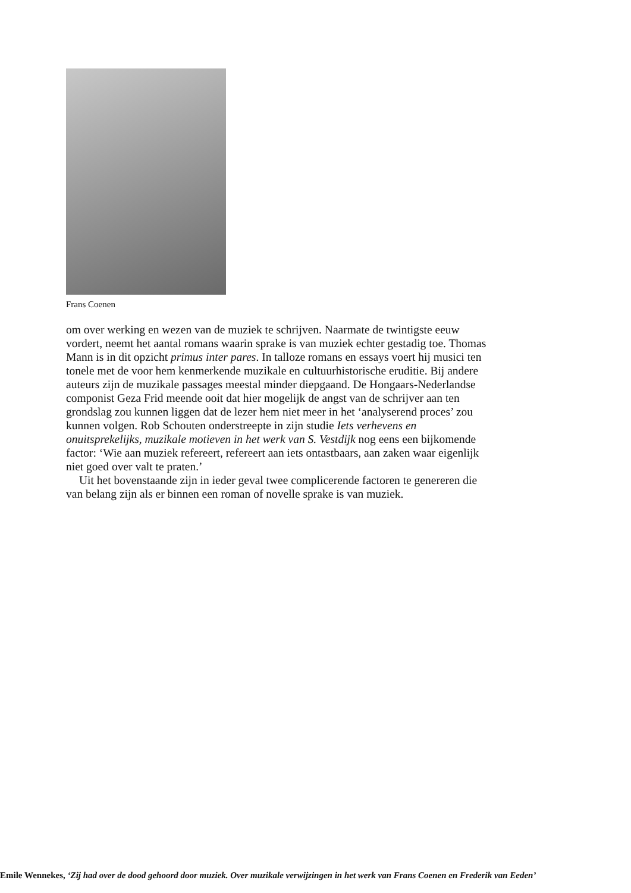Frans Coenen
om over werking en wezen van de muziek te schrijven. Naarmate de twintigste eeuw vordert, neemt het aantal romans waarin sprake is van muziek echter gestadig toe. Thomas Mann is in dit opzicht primus inter pares. In talloze romans en essays voert hij musici ten tonele met de voor hem kenmerkende muzikale en cultuurhistorische eruditie. Bij andere auteurs zijn de muzikale passages meestal minder diepgaand. De Hongaars-Nederlandse componist Geza Frid meende ooit dat hier mogelijk de angst van de schrijver aan ten grondslag zou kunnen liggen dat de lezer hem niet meer in het ‘analyserend proces’ zou kunnen volgen. Rob Schouten onderstreepte in zijn studie Iets verhevens en onuitsprekelijks, muzikale motieven in het werk van S. Vestdijk nog eens een bijkomende factor: ‘Wie aan muziek refereert, refereert aan iets ontastbaars, aan zaken waar eigenlijk niet goed over valt te praten.’
Uit het bovenstaande zijn in ieder geval twee complicerende factoren te genereren die van belang zijn als er binnen een roman of novelle sprake is van muziek.
Emile Wennekes, ‘Zij had over de dood gehoord door muziek. Over muzikale verwijzingen in het werk van Frans Coenen en Frederik van Eeden’